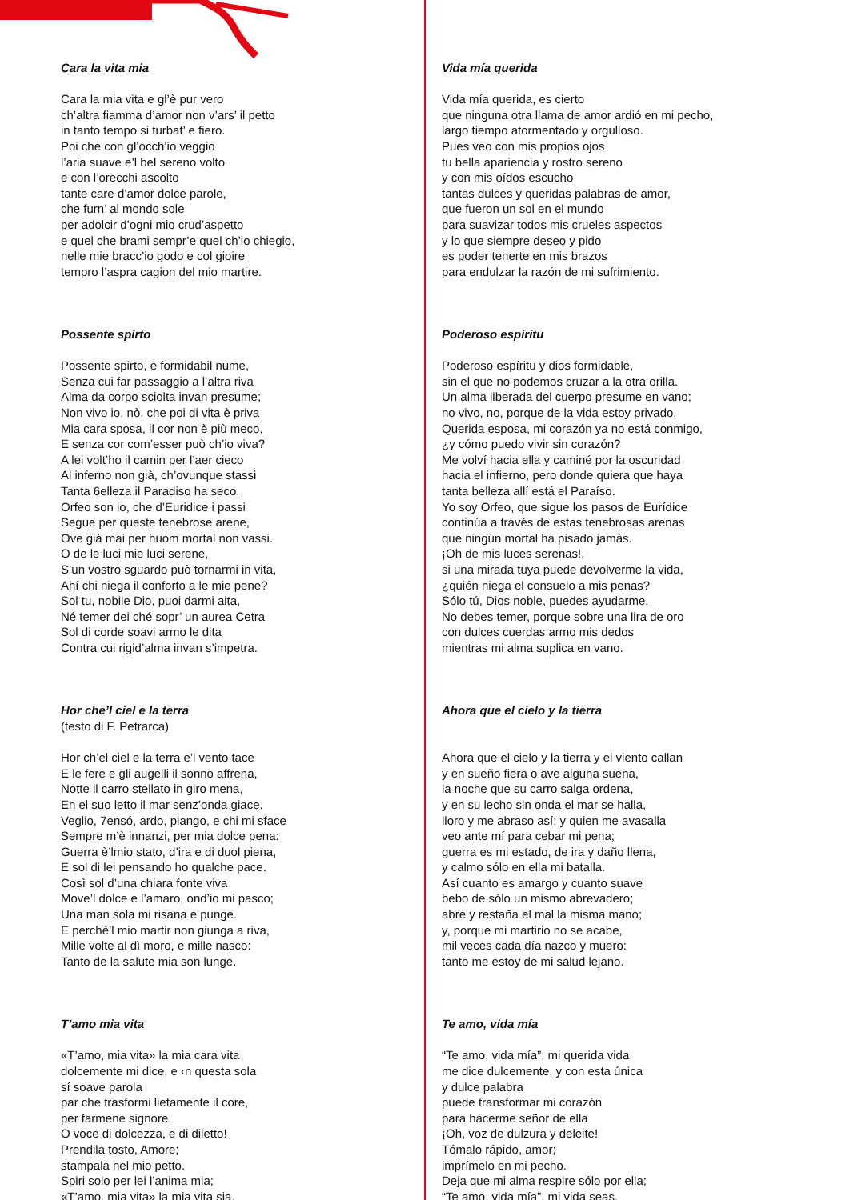Cara la vita mia
Cara la mia vita e gl’è pur vero
ch’altra fiamma d’amor non v’ars’ il petto
in tanto tempo si turbat’ e fiero.
Poi che con gl’occh’io veggio
l’aria suave e’l bel sereno volto
e con l’orecchi ascolto
tante care d’amor dolce parole,
che furn’ al mondo sole
per adolcir d’ogni mio crud’aspetto
e quel che brami sempr’e quel ch’io chiegio,
nelle mie bracc’io godo e col gioire
tempro l’aspra cagion del mio martire.
Possente spirto
Possente spirto, e formidabil nume,
Senza cui far passaggio a l’altra riva
Alma da corpo sciolta invan presume;
Non vivo io, nò, che poi di vita è priva
Mia cara sposa, il cor non è più meco,
E senza cor com’esser può ch’io viva?
A lei volt’ho il camin per l’aer cieco
Al inferno non già, ch’ovunque stassi
Tanta 6elleza il Paradiso ha seco.
Orfeo son io, che d’Euridice i passi
Segue per queste tenebrose arene,
Ove già mai per huom mortal non vassi.
O de le luci mie luci serene,
S’un vostro sguardo può tornarmi in vita,
Ahí chi niega il conforto a le mie pene?
Sol tu, nobile Dio, puoi darmi aita,
Né temer dei ché sopr’ un aurea Cetra
Sol di corde soavi armo le dita
Contra cui rigid’alma invan s’impetra.
Hor che’l ciel e la terra
(testo di F. Petrarca)
Hor ch’el ciel e la terra e’l vento tace
E le fere e gli augelli il sonno affrena,
Notte il carro stellato in giro mena,
En el suo letto il mar senz’onda giace,
Veglio, 7ensó, ardo, piango, e chi mi sface
Sempre m’è innanzi, per mia dolce pena:
Guerra è’lmio stato, d’ira e di duol piena,
E sol di lei pensando ho qualche pace.
Così sol d’una chiara fonte viva
Move’l dolce e l’amaro, ond’io mi pasco;
Una man sola mi risana e punge.
E perchè’l mio martir non giunga a riva,
Mille volte al dì moro, e mille nasco:
Tanto de la salute mia son lunge.
T’amo mia vita
«T’amo, mia vita» la mia cara vita
dolcemente mi dice, e ‹n questa sola
sí soave parola
par che trasformi lietamente il core,
per farmene signore.
O voce di dolcezza, e di diletto!
Prendila tosto, Amore;
stampala nel mio petto.
Spiri solo per lei l’anima mia;
«T’amo, mia vita» la mia vita sia.
Vida mía querida
Vida mía querida, es cierto
que ninguna otra llama de amor ardió en mi pecho,
largo tiempo atormentado y orgulloso.
Pues veo con mis propios ojos
tu bella apariencia y rostro sereno
y con mis oídos escucho
tantas dulces y queridas palabras de amor,
que fueron un sol en el mundo
para suavizar todos mis crueles aspectos
y lo que siempre deseo y pido
es poder tenerte en mis brazos
para endulzar la razón de mi sufrimiento.
Poderoso espíritu
Poderoso espíritu y dios formidable,
sin el que no podemos cruzar a la otra orilla.
Un alma liberada del cuerpo presume en vano;
no vivo, no, porque de la vida estoy privado.
Querida esposa, mi corazón ya no está conmigo,
¿y cómo puedo vivir sin corazón?
Me volví hacia ella y caminé por la oscuridad
hacia el infierno, pero donde quiera que haya
tanta belleza allí está el Paraíso.
Yo soy Orfeo, que sigue los pasos de Eurídice
continúa a través de estas tenebrosas arenas
que ningún mortal ha pisado jamás.
¡Oh de mis luces serenas!,
si una mirada tuya puede devolverme la vida,
¿quién niega el consuelo a mis penas?
Sólo tú, Dios noble, puedes ayudarme.
No debes temer, porque sobre una lira de oro
con dulces cuerdas armo mis dedos
mientras mi alma suplica en vano.
Ahora que el cielo y la tierra
Ahora que el cielo y la tierra y el viento callan
y en sueño fiera o ave alguna suena,
la noche que su carro salga ordena,
y en su lecho sin onda el mar se halla,
lloro y me abraso así; y quien me avasalla
veo ante mí para cebar mi pena;
guerra es mi estado, de ira y daño llena,
y calmo sólo en ella mi batalla.
Así cuanto es amargo y cuanto suave
bebo de sólo un mismo abrevadero;
abre y restaña el mal la misma mano;
y, porque mi martirio no se acabe,
mil veces cada día nazco y muero:
tanto me estoy de mi salud lejano.
Te amo, vida mía
“Te amo, vida mía”, mi querida vida
me dice dulcemente, y con esta única
y dulce palabra
puede transformar mi corazón
para hacerme señor de ella
¡Oh, voz de dulzura y deleite!
Tómalo rápido, amor;
imprímelo en mi pecho.
Deja que mi alma respire sólo por ella;
“Te amo, vida mía”, mi vida seas.